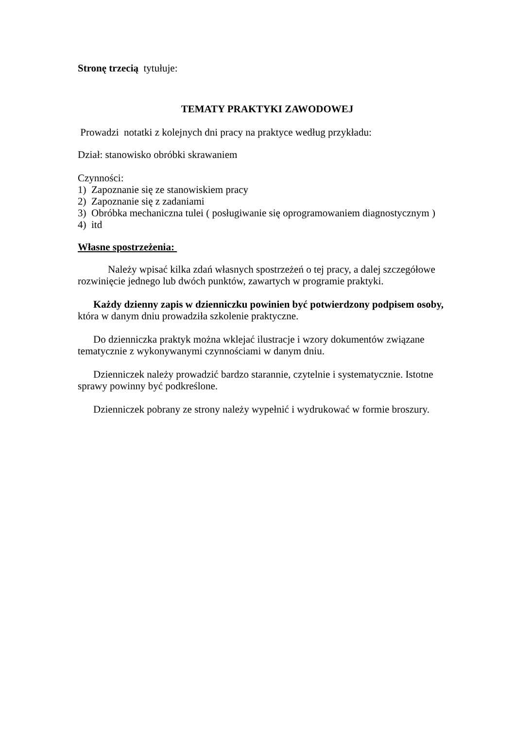Stronę trzecią tytułuje:
TEMATY PRAKTYKI ZAWODOWEJ
Prowadzi notatki z kolejnych dni pracy na praktyce według przykładu:
Dział: stanowisko obróbki skrawaniem
Czynności:
1) Zapoznanie się ze stanowiskiem pracy
2) Zapoznanie się z zadaniami
3) Obróbka mechaniczna tulei ( posługiwanie się oprogramowaniem diagnostycznym )
4) itd
Własne spostrzeżenia:
Należy wpisać kilka zdań własnych spostrzeżeń o tej pracy, a dalej szczegółowe rozwinięcie jednego lub dwóch punktów, zawartych w programie praktyki.
Każdy dzienny zapis w dzienniczku powinien być potwierdzony podpisem osoby, która w danym dniu prowadziła szkolenie praktyczne.
Do dzienniczka praktyk można wklejać ilustracje i wzory dokumentów związane tematycznie z wykonywanymi czynnościami w danym dniu.
Dzienniczek należy prowadzić bardzo starannie, czytelnie i systematycznie. Istotne sprawy powinny być podkreślone.
Dzienniczek pobrany ze strony należy wypełnić i wydrukować w formie broszury.